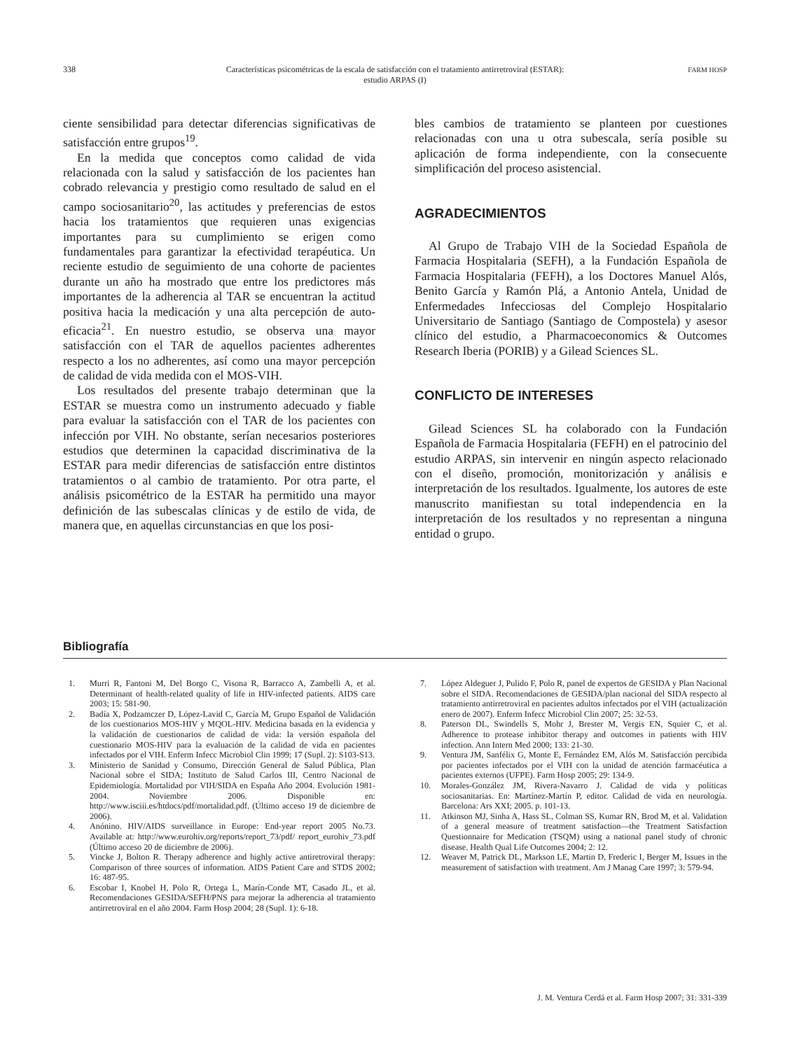338 Características psicométricas de la escala de satisfacción con el tratamiento antirretroviral (ESTAR):
estudio ARPAS (I)
FARM HOSP
ciente sensibilidad para detectar diferencias significativas de satisfacción entre grupos<sup>19</sup>.
En la medida que conceptos como calidad de vida relacionada con la salud y satisfacción de los pacientes han cobrado relevancia y prestigio como resultado de salud en el campo sociosanitario<sup>20</sup>, las actitudes y preferencias de estos hacia los tratamientos que requieren unas exigencias importantes para su cumplimiento se erigen como fundamentales para garantizar la efectividad terapéutica. Un reciente estudio de seguimiento de una cohorte de pacientes durante un año ha mostrado que entre los predictores más importantes de la adherencia al TAR se encuentran la actitud positiva hacia la medicación y una alta percepción de auto-eficacia<sup>21</sup>. En nuestro estudio, se observa una mayor satisfacción con el TAR de aquellos pacientes adherentes respecto a los no adherentes, así como una mayor percepción de calidad de vida medida con el MOS-VIH.
Los resultados del presente trabajo determinan que la ESTAR se muestra como un instrumento adecuado y fiable para evaluar la satisfacción con el TAR de los pacientes con infección por VIH. No obstante, serían necesarios posteriores estudios que determinen la capacidad discriminativa de la ESTAR para medir diferencias de satisfacción entre distintos tratamientos o al cambio de tratamiento. Por otra parte, el análisis psicométrico de la ESTAR ha permitido una mayor definición de las subescalas clínicas y de estilo de vida, de manera que, en aquellas circunstancias en que los posi-
bles cambios de tratamiento se planteen por cuestiones relacionadas con una u otra subescala, sería posible su aplicación de forma independiente, con la consecuente simplificación del proceso asistencial.
AGRADECIMIENTOS
Al Grupo de Trabajo VIH de la Sociedad Española de Farmacia Hospitalaria (SEFH), a la Fundación Española de Farmacia Hospitalaria (FEFH), a los Doctores Manuel Alós, Benito García y Ramón Plá, a Antonio Antela, Unidad de Enfermedades Infecciosas del Complejo Hospitalario Universitario de Santiago (Santiago de Compostela) y asesor clínico del estudio, a Pharmacoeconomics & Outcomes Research Iberia (PORIB) y a Gilead Sciences SL.
CONFLICTO DE INTERESES
Gilead Sciences SL ha colaborado con la Fundación Española de Farmacia Hospitalaria (FEFH) en el patrocinio del estudio ARPAS, sin intervenir en ningún aspecto relacionado con el diseño, promoción, monitorización y análisis e interpretación de los resultados. Igualmente, los autores de este manuscrito manifiestan su total independencia en la interpretación de los resultados y no representan a ninguna entidad o grupo.
Bibliografía
1. Murri R, Fantoni M, Del Borgo C, Visona R, Barracco A, Zambelli A, et al. Determinant of health-related quality of life in HIV-infected patients. AIDS care 2003; 15: 581-90.
2. Badía X, Podzamczer D, López-Lavid C, García M, Grupo Español de Validación de los cuestionarios MOS-HIV y MQOL-HIV. Medicina basada en la evidencia y la validación de cuestionarios de calidad de vida: la versión española del cuestionario MOS-HIV para la evaluación de la calidad de vida en pacientes infectados por el VIH. Enferm Infecc Microbiol Clin 1999; 17 (Supl. 2): S103-S13.
3. Ministerio de Sanidad y Consumo, Dirección General de Salud Pública, Plan Nacional sobre el SIDA; Instituto de Salud Carlos III, Centro Nacional de Epidemiología. Mortalidad por VIH/SIDA en España Año 2004. Evolución 1981-2004. Noviembre 2006. Disponible en: http://www.isciii.es/htdocs/pdf/mortalidad.pdf. (Último acceso 19 de diciembre de 2006).
4. Anónino. HIV/AIDS surveillance in Europe: End-year report 2005 No.73. Available at: http://www.eurohiv.org/reports/report_73/pdf/ report_eurohiv_73.pdf (Último acceso 20 de diciembre de 2006).
5. Vincke J, Bolton R. Therapy adherence and highly active antiretroviral therapy: Comparison of three sources of information. AIDS Patient Care and STDS 2002; 16: 487-95.
6. Escobar I, Knobel H, Polo R, Ortega L, Marín-Conde MT, Casado JL, et al. Recomendaciones GESIDA/SEFH/PNS para mejorar la adherencia al tratamiento antirretroviral en el año 2004. Farm Hosp 2004; 28 (Supl. 1): 6-18.
7. López Aldeguer J, Pulido F, Polo R, panel de expertos de GESIDA y Plan Nacional sobre el SIDA. Recomendaciones de GESIDA/plan nacional del SIDA respecto al tratamiento antirretroviral en pacientes adultos infectados por el VIH (actualización enero de 2007). Enferm Infecc Microbiol Clin 2007; 25: 32-53.
8. Paterson DL, Swindells S, Mohr J, Brester M, Vergis EN, Squier C, et al. Adherence to protease inhibitor therapy and outcomes in patients with HIV infection. Ann Intern Med 2000; 133: 21-30.
9. Ventura JM, Sanfélix G, Monte E, Fernández EM, Alós M. Satisfacción percibida por pacientes infectados por el VIH con la unidad de atención farmacéutica a pacientes externos (UFPE). Farm Hosp 2005; 29: 134-9.
10. Morales-González JM, Rivera-Navarro J. Calidad de vida y políticas sociosanitarias. En: Martínez-Martín P, editor. Calidad de vida en neurología. Barcelona: Ars XXI; 2005. p. 101-13.
11. Atkinson MJ, Sinha A, Hass SL, Colman SS, Kumar RN, Brod M, et al. Validation of a general measure of treatment satisfaction—the Treatment Satisfaction Questionnaire for Medication (TSQM) using a national panel study of chronic disease. Health Qual Life Outcomes 2004; 2: 12.
12. Weaver M, Patrick DL, Markson LE, Martin D, Frederic I, Berger M, Issues in the measurement of satisfaction with treatment. Am J Manag Care 1997; 3: 579-94.
J. M. Ventura Cerdá et al. Farm Hosp 2007; 31: 331-339